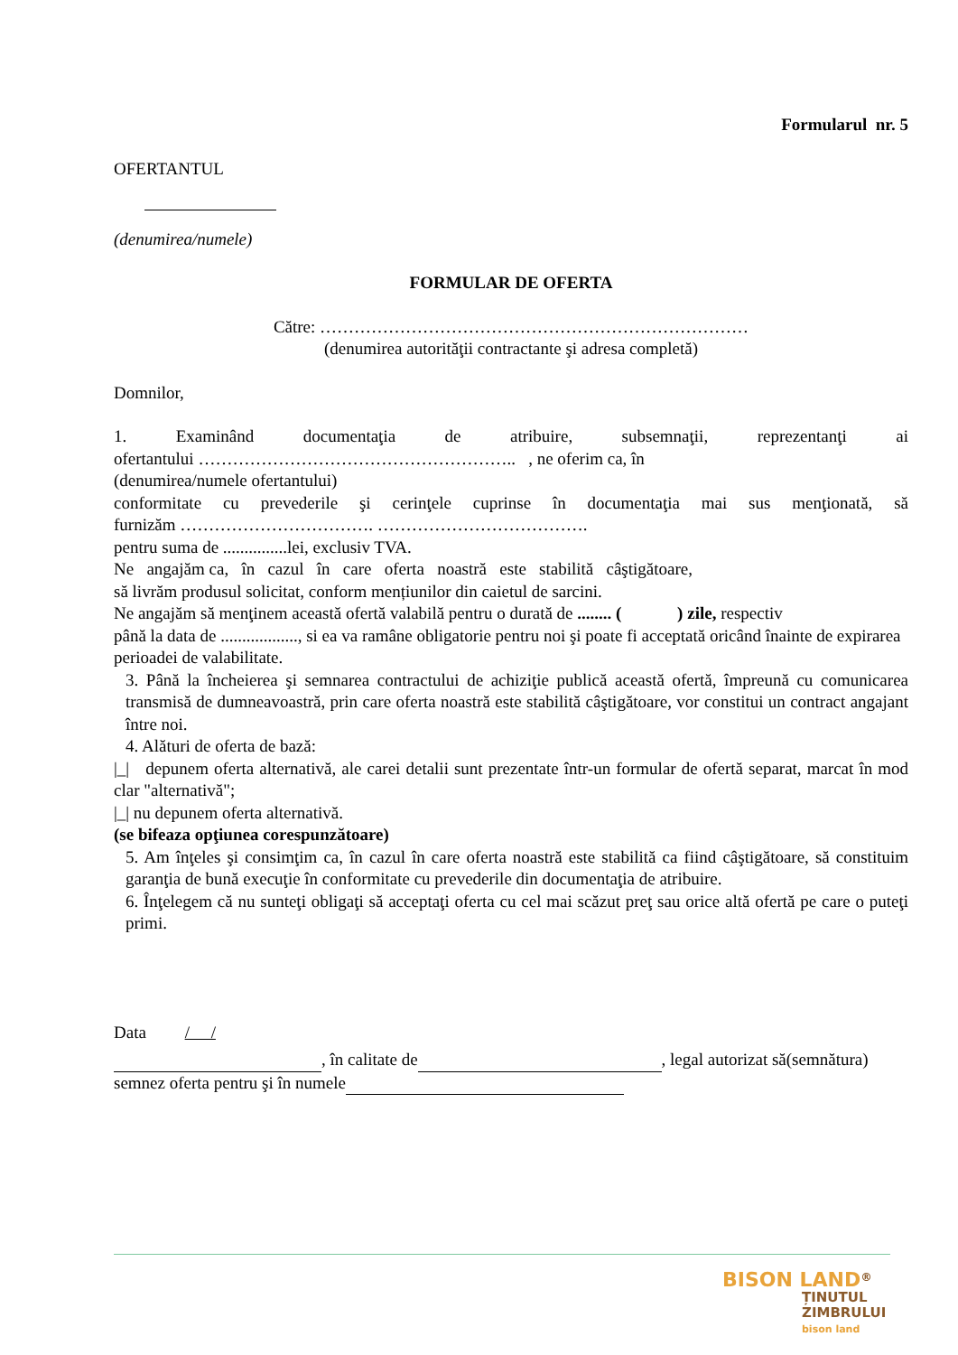Formularul nr. 5
OFERTANTUL
(denumirea/numele)
FORMULAR DE OFERTA
Către: …………………………………………………………………
(denumirea autorităţii contractante şi adresa completă)
Domnilor,
1. Examinând documentaţia de atribuire, subsemnaţii, reprezentanţi ai
ofertantului ……………………………………………….. , ne oferim ca, în
(denumirea/numele ofertantului)
conformitate cu prevederile şi cerinţele cuprinse în documentaţia mai sus menţionată, să
furnizăm ……………………………. ……………………………….
pentru suma de ...............lei, exclusiv TVA.
Ne angajăm ca, în cazul în care oferta noastră este stabilită câştigătoare,
să livrăm produsul solicitat, conform mențiunilor din caietul de sarcini.
Ne angajăm să menţinem această ofertă valabilă pentru o durată de ........ ( ) zile, respectiv
până la data de .................., si ea va ramâne obligatorie pentru noi şi poate fi acceptată oricând înainte de expirarea perioadei de valabilitate.
3. Până la încheierea şi semnarea contractului de achiziţie publică această ofertă, împreună cu comunicarea transmisă de dumneavoastră, prin care oferta noastră este stabilită câştigătoare, vor constitui un contract angajant între noi.
4. Alături de oferta de bază:
|_| depunem oferta alternativă, ale carei detalii sunt prezentate într-un formular de ofertă separat, marcat în mod clar "alternativă";
|_| nu depunem oferta alternativă.
(se bifeaza opţiunea corespunzătoare)
5. Am înţeles şi consimţim ca, în cazul în care oferta noastră este stabilită ca fiind câştigătoare, să constituim garanţia de bună execuţie în conformitate cu prevederile din documentaţia de atribuire.
6. Înţelegem că nu sunteţi obligaţi să acceptaţi oferta cu cel mai scăzut preţ sau orice altă ofertă pe care o puteţi primi.
Data / /
, în calitate de , legal autorizat să(semnătura)
semnez oferta pentru şi în numele
BISON LAND<sup>®</sup>
ȚINUTUL
ZIMBRULUI
bison land